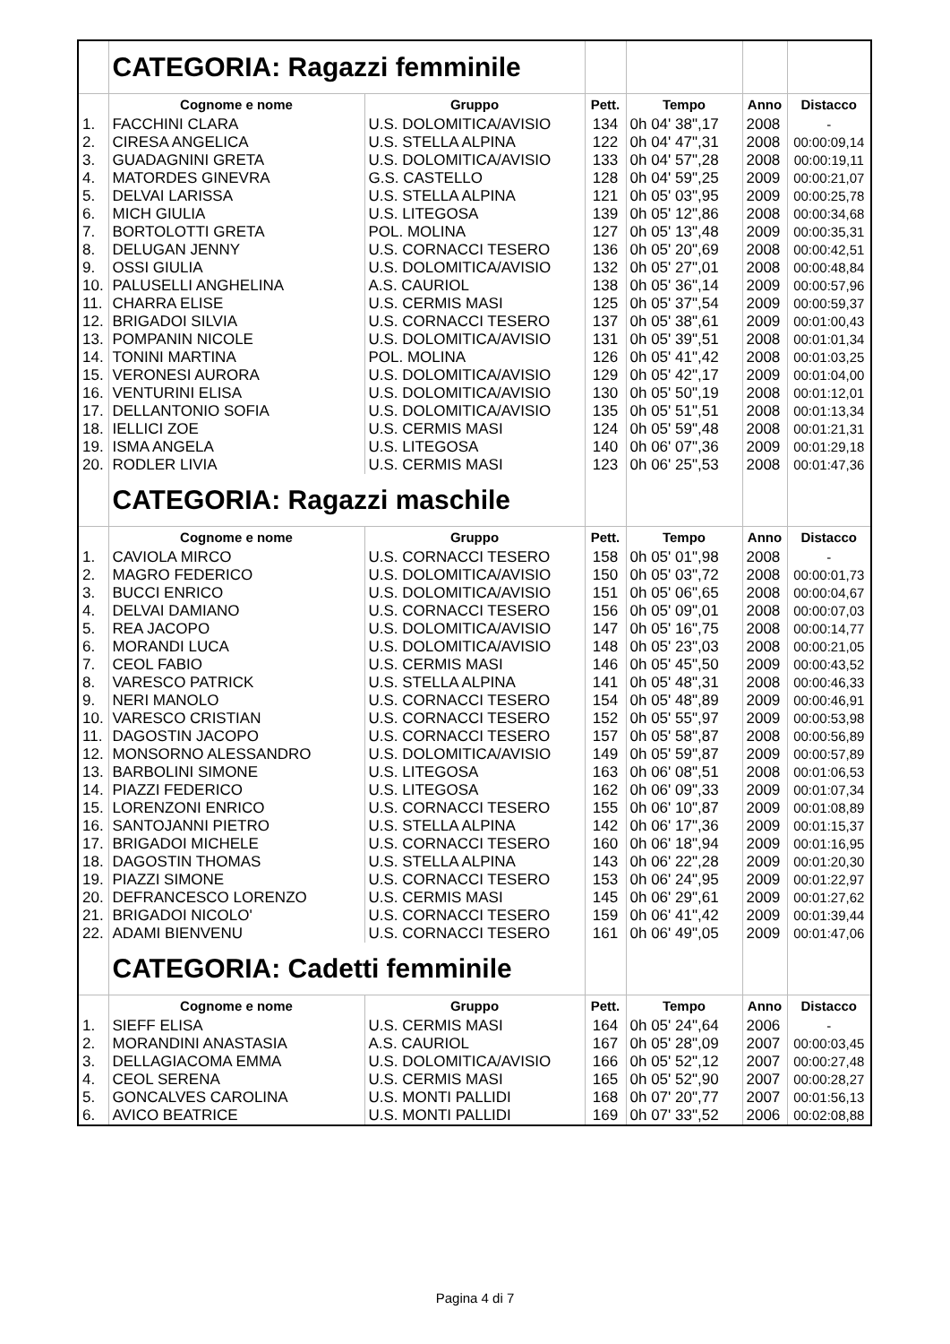| | CATEGORIA: Ragazzi femminile | | | | | |
| | Cognome e nome | Gruppo | Pett. | Tempo | Anno | Distacco |
| 1. | FACCHINI CLARA | U.S. DOLOMITICA/AVISIO | 134 | 0h 04' 38",17 | 2008 | - |
| 2. | CIRESA ANGELICA | U.S. STELLA ALPINA | 122 | 0h 04' 47",31 | 2008 | 00:00:09,14 |
| 3. | GUADAGNINI GRETA | U.S. DOLOMITICA/AVISIO | 133 | 0h 04' 57",28 | 2008 | 00:00:19,11 |
| 4. | MATORDES GINEVRA | G.S. CASTELLO | 128 | 0h 04' 59",25 | 2009 | 00:00:21,07 |
| 5. | DELVAI LARISSA | U.S. STELLA ALPINA | 121 | 0h 05' 03",95 | 2009 | 00:00:25,78 |
| 6. | MICH GIULIA | U.S. LITEGOSA | 139 | 0h 05' 12",86 | 2008 | 00:00:34,68 |
| 7. | BORTOLOTTI GRETA | POL. MOLINA | 127 | 0h 05' 13",48 | 2009 | 00:00:35,31 |
| 8. | DELUGAN JENNY | U.S. CORNACCI TESERO | 136 | 0h 05' 20",69 | 2008 | 00:00:42,51 |
| 9. | OSSI GIULIA | U.S. DOLOMITICA/AVISIO | 132 | 0h 05' 27",01 | 2008 | 00:00:48,84 |
| 10. | PALUSELLI ANGHELINA | A.S. CAURIOL | 138 | 0h 05' 36",14 | 2009 | 00:00:57,96 |
| 11. | CHARRA ELISE | U.S. CERMIS MASI | 125 | 0h 05' 37",54 | 2009 | 00:00:59,37 |
| 12. | BRIGADOI SILVIA | U.S. CORNACCI TESERO | 137 | 0h 05' 38",61 | 2009 | 00:01:00,43 |
| 13. | POMPANIN NICOLE | U.S. DOLOMITICA/AVISIO | 131 | 0h 05' 39",51 | 2008 | 00:01:01,34 |
| 14. | TONINI MARTINA | POL. MOLINA | 126 | 0h 05' 41",42 | 2008 | 00:01:03,25 |
| 15. | VERONESI AURORA | U.S. DOLOMITICA/AVISIO | 129 | 0h 05' 42",17 | 2009 | 00:01:04,00 |
| 16. | VENTURINI ELISA | U.S. DOLOMITICA/AVISIO | 130 | 0h 05' 50",19 | 2008 | 00:01:12,01 |
| 17. | DELLANTONIO SOFIA | U.S. DOLOMITICA/AVISIO | 135 | 0h 05' 51",51 | 2008 | 00:01:13,34 |
| 18. | IELLICI ZOE | U.S. CERMIS MASI | 124 | 0h 05' 59",48 | 2008 | 00:01:21,31 |
| 19. | ISMA ANGELA | U.S. LITEGOSA | 140 | 0h 06' 07",36 | 2009 | 00:01:29,18 |
| 20. | RODLER LIVIA | U.S. CERMIS MASI | 123 | 0h 06' 25",53 | 2008 | 00:01:47,36 |
| | CATEGORIA: Ragazzi maschile | | | | | |
| | Cognome e nome | Gruppo | Pett. | Tempo | Anno | Distacco |
| 1. | CAVIOLA MIRCO | U.S. CORNACCI TESERO | 158 | 0h 05' 01",98 | 2008 | - |
| 2. | MAGRO FEDERICO | U.S. DOLOMITICA/AVISIO | 150 | 0h 05' 03",72 | 2008 | 00:00:01,73 |
| 3. | BUCCI ENRICO | U.S. DOLOMITICA/AVISIO | 151 | 0h 05' 06",65 | 2008 | 00:00:04,67 |
| 4. | DELVAI DAMIANO | U.S. CORNACCI TESERO | 156 | 0h 05' 09",01 | 2008 | 00:00:07,03 |
| 5. | REA JACOPO | U.S. DOLOMITICA/AVISIO | 147 | 0h 05' 16",75 | 2008 | 00:00:14,77 |
| 6. | MORANDI LUCA | U.S. DOLOMITICA/AVISIO | 148 | 0h 05' 23",03 | 2008 | 00:00:21,05 |
| 7. | CEOL FABIO | U.S. CERMIS MASI | 146 | 0h 05' 45",50 | 2009 | 00:00:43,52 |
| 8. | VARESCO PATRICK | U.S. STELLA ALPINA | 141 | 0h 05' 48",31 | 2008 | 00:00:46,33 |
| 9. | NERI MANOLO | U.S. CORNACCI TESERO | 154 | 0h 05' 48",89 | 2009 | 00:00:46,91 |
| 10. | VARESCO CRISTIAN | U.S. CORNACCI TESERO | 152 | 0h 05' 55",97 | 2009 | 00:00:53,98 |
| 11. | DAGOSTIN JACOPO | U.S. CORNACCI TESERO | 157 | 0h 05' 58",87 | 2008 | 00:00:56,89 |
| 12. | MONSORNO ALESSANDRO | U.S. DOLOMITICA/AVISIO | 149 | 0h 05' 59",87 | 2009 | 00:00:57,89 |
| 13. | BARBOLINI SIMONE | U.S. LITEGOSA | 163 | 0h 06' 08",51 | 2008 | 00:01:06,53 |
| 14. | PIAZZI FEDERICO | U.S. LITEGOSA | 162 | 0h 06' 09",33 | 2009 | 00:01:07,34 |
| 15. | LORENZONI ENRICO | U.S. CORNACCI TESERO | 155 | 0h 06' 10",87 | 2009 | 00:01:08,89 |
| 16. | SANTOJANNI PIETRO | U.S. STELLA ALPINA | 142 | 0h 06' 17",36 | 2009 | 00:01:15,37 |
| 17. | BRIGADOI MICHELE | U.S. CORNACCI TESERO | 160 | 0h 06' 18",94 | 2009 | 00:01:16,95 |
| 18. | DAGOSTIN THOMAS | U.S. STELLA ALPINA | 143 | 0h 06' 22",28 | 2009 | 00:01:20,30 |
| 19. | PIAZZI SIMONE | U.S. CORNACCI TESERO | 153 | 0h 06' 24",95 | 2009 | 00:01:22,97 |
| 20. | DEFRANCESCO LORENZO | U.S. CERMIS MASI | 145 | 0h 06' 29",61 | 2009 | 00:01:27,62 |
| 21. | BRIGADOI NICOLO' | U.S. CORNACCI TESERO | 159 | 0h 06' 41",42 | 2009 | 00:01:39,44 |
| 22. | ADAMI BIENVENU | U.S. CORNACCI TESERO | 161 | 0h 06' 49",05 | 2009 | 00:01:47,06 |
| | CATEGORIA: Cadetti femminile | | | | | |
| | Cognome e nome | Gruppo | Pett. | Tempo | Anno | Distacco |
| 1. | SIEFF ELISA | U.S. CERMIS MASI | 164 | 0h 05' 24",64 | 2006 | - |
| 2. | MORANDINI ANASTASIA | A.S. CAURIOL | 167 | 0h 05' 28",09 | 2007 | 00:00:03,45 |
| 3. | DELLAGIACOMA EMMA | U.S. DOLOMITICA/AVISIO | 166 | 0h 05' 52",12 | 2007 | 00:00:27,48 |
| 4. | CEOL SERENA | U.S. CERMIS MASI | 165 | 0h 05' 52",90 | 2007 | 00:00:28,27 |
| 5. | GONCALVES CAROLINA | U.S. MONTI PALLIDI | 168 | 0h 07' 20",77 | 2007 | 00:01:56,13 |
| 6. | AVICO BEATRICE | U.S. MONTI PALLIDI | 169 | 0h 07' 33",52 | 2006 | 00:02:08,88 |
Pagina 4 di 7